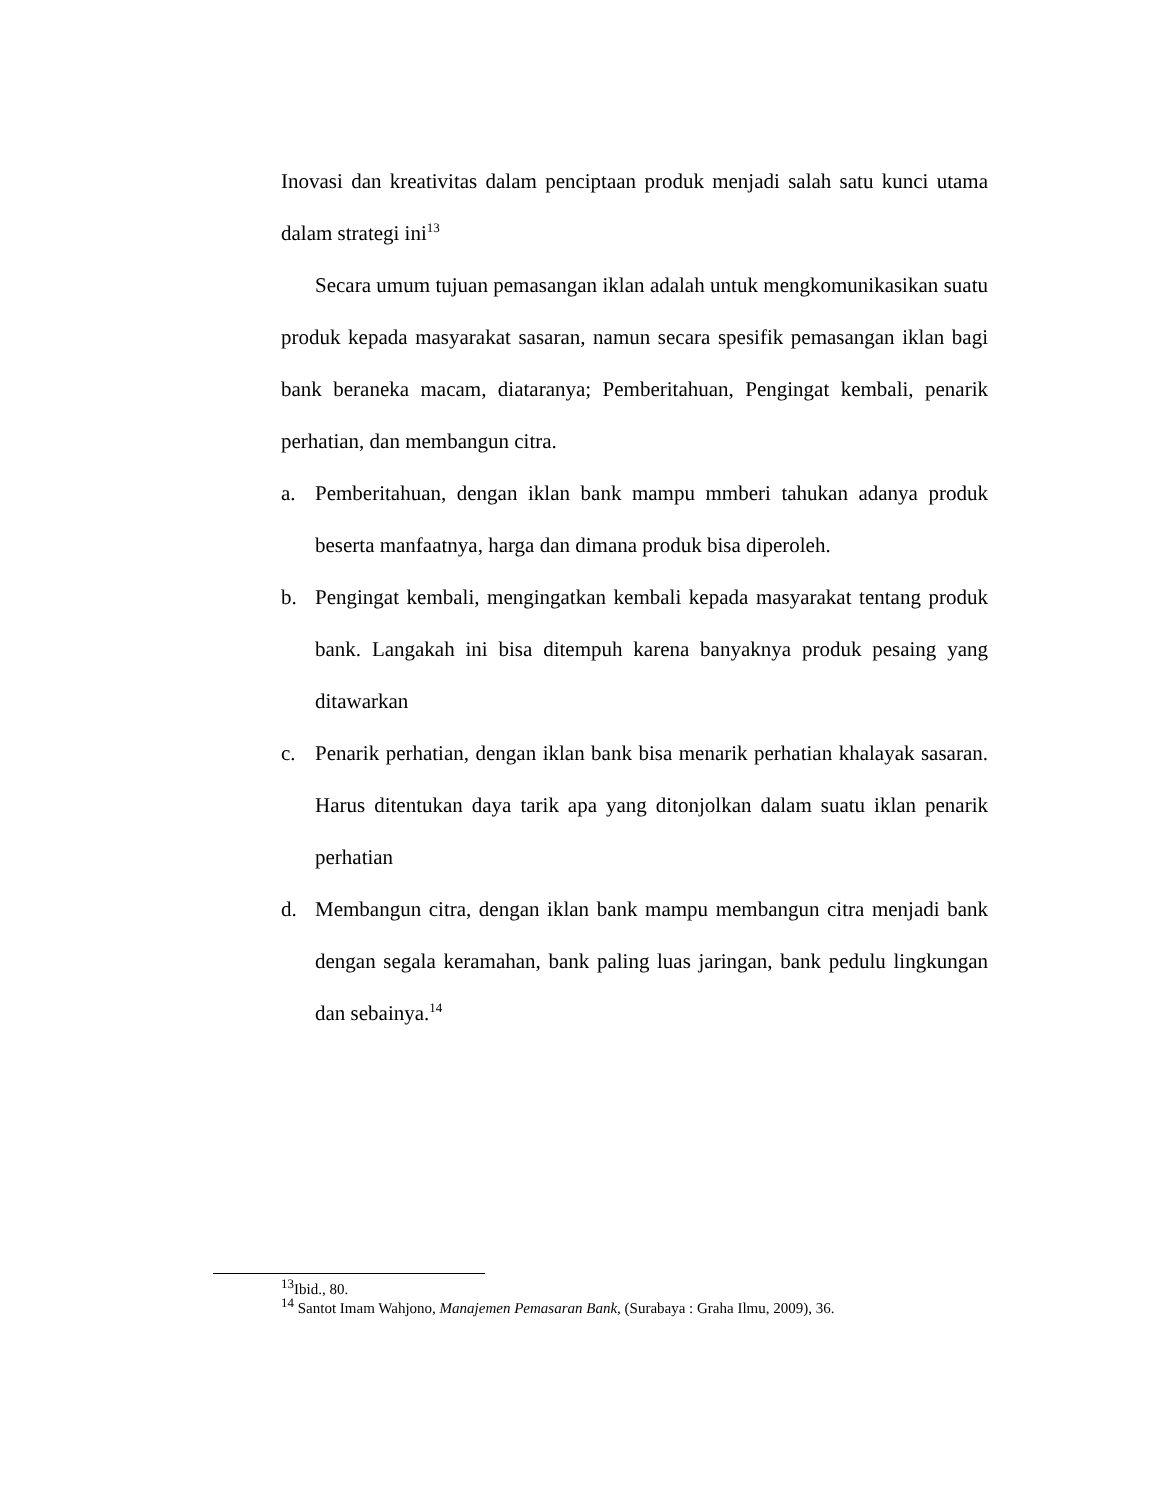Inovasi dan kreativitas dalam penciptaan produk menjadi salah satu kunci utama dalam strategi ini<sup>13</sup>
Secara umum tujuan pemasangan iklan adalah untuk mengkomunikasikan suatu produk kepada masyarakat sasaran, namun secara spesifik pemasangan iklan bagi bank beraneka macam, diataranya; Pemberitahuan, Pengingat kembali, penarik perhatian, dan membangun citra.
a. Pemberitahuan, dengan iklan bank mampu mmberi tahukan adanya produk beserta manfaatnya, harga dan dimana produk bisa diperoleh.
b. Pengingat kembali, mengingatkan kembali kepada masyarakat tentang produk bank. Langakah ini bisa ditempuh karena banyaknya produk pesaing yang ditawarkan
c. Penarik perhatian, dengan iklan bank bisa menarik perhatian khalayak sasaran. Harus ditentukan daya tarik apa yang ditonjolkan dalam suatu iklan penarik perhatian
d. Membangun citra, dengan iklan bank mampu membangun citra menjadi bank dengan segala keramahan, bank paling luas jaringan, bank pedulu lingkungan dan sebainya.<sup>14</sup>
<sup>13</sup> Ibid., 80.
<sup>14</sup> Santot Imam Wahjono, Manajemen Pemasaran Bank, (Surabaya : Graha Ilmu, 2009), 36.